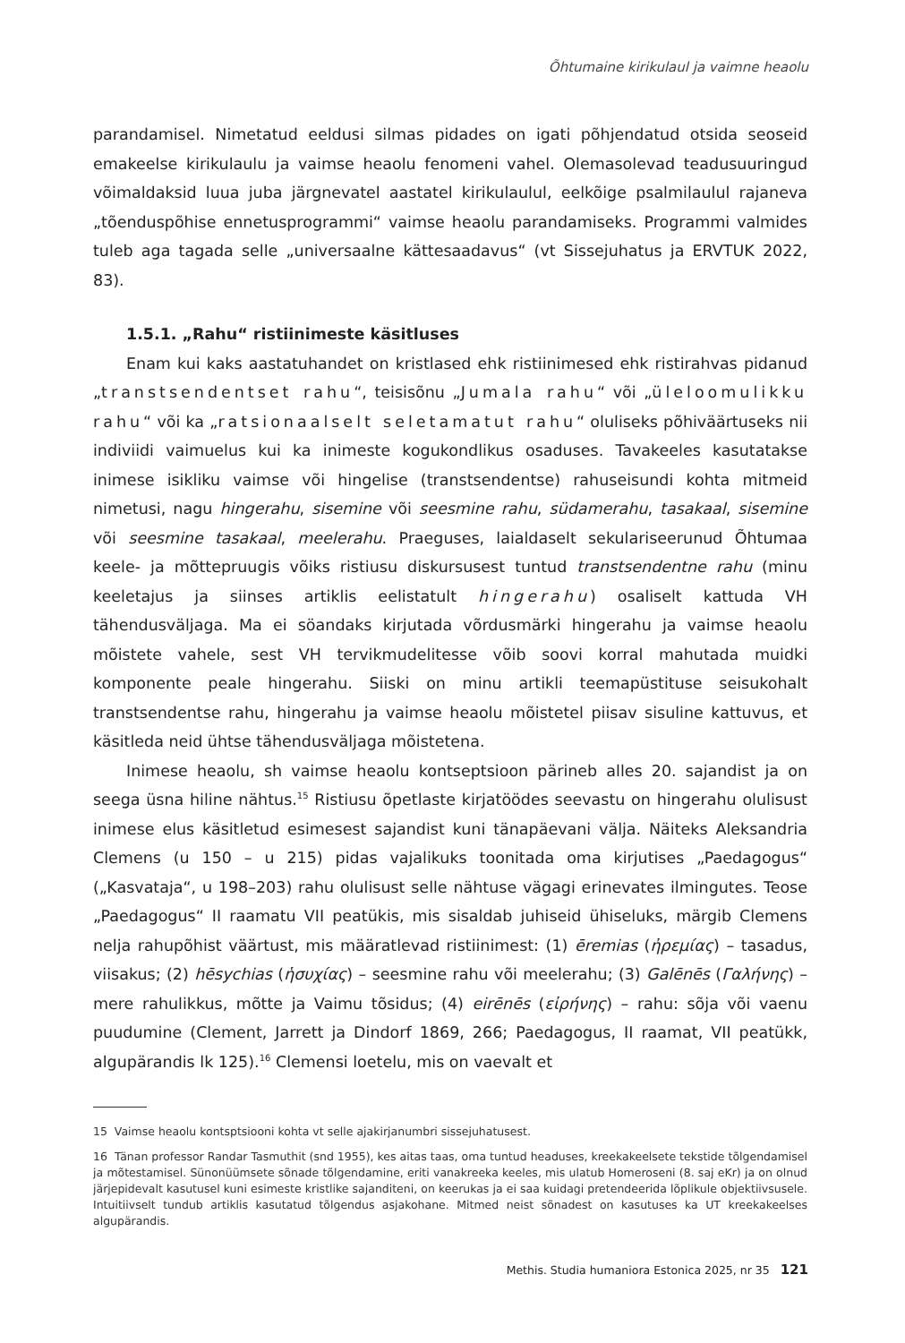Õhtumaine kirikulaul ja vaimne heaolu
parandamisel. Nimetatud eeldusi silmas pidades on igati põhjendatud otsida seoseid emakeelse kirikulaulu ja vaimse heaolu fenomeni vahel. Olemasolevad teadusuuringud võimaldaksid luua juba järgnevatel aastatel kirikulaulul, eelkõige psalmilaulul rajaneva „tõenduspõhise ennetusprogrammi“ vaimse heaolu parandamiseks. Programmi valmides tuleb aga tagada selle „universaalne kättesaadavus“ (vt Sissejuhatus ja ERVTUK 2022, 83).
1.5.1. „Rahu“ ristiinimeste käsitluses
Enam kui kaks aastatuhandet on kristlased ehk ristiinimesed ehk ristirahvas pidanud „transtsendentset rahu“, teisisõnu „Jumala rahu“ või „üleloomulikku rahu“ või ka „ratsionaalselt seletamatut rahu“ oluliseks põhiväärtuseks nii indiviidi vaimuelus kui ka inimeste kogukondlikus osaduses. Tavakeeles kasutatakse inimese isikliku vaimse või hingelise (transtsendentse) rahuseisundi kohta mitmeid nimetusi, nagu hingerahu, sisemine või seesmine rahu, südamerahu, tasakaal, sisemine või seesmine tasakaal, meelerahu. Praeguses, laialdaselt sekulariseerunud Õhtumaa keele- ja mõttepruugis võiks ristiusu diskursusest tuntud transtsendentne rahu (minu keeletajus ja siinses artiklis eelistatult hingerahu) osaliselt kattuda VH tähendusväljaga. Ma ei söandaks kirjutada võrdusmärki hingerahu ja vaimse heaolu mõistete vahele, sest VH tervikmudelitesse võib soovi korral mahutada muidki komponente peale hingerahu. Siiski on minu artikli teemapüstituse seisukohalt transtsendentse rahu, hingerahu ja vaimse heaolu mõistetel piisav sisuline kattuvus, et käsitleda neid ühtse tähendusväljaga mõistetena.
Inimese heaolu, sh vaimse heaolu kontseptsioon pärineb alles 20. sajandist ja on seega üsna hiline nähtus.<sup>15</sup> Ristiusu õpetlaste kirjatöödes seevastu on hingerahu olulisust inimese elus käsitletud esimesest sajandist kuni tänapäevani välja. Näiteks Aleksandria Clemens (u 150 – u 215) pidas vajalikuks toonitada oma kirjutises „Paedagogus“ („Kasvataja“, u 198–203) rahu olulisust selle nähtuse vägagi erinevates ilmingutes. Teose „Paedagogus“ II raamatu VII peatükis, mis sisaldab juhiseid ühiseluks, märgib Clemens nelja rahupõhist väärtust, mis määratlevad ristiinimest: (1) ēremias (ἠρεμίας) – tasadus, viisakus; (2) hēsychias (ἡσυχίας) – seesmine rahu või meelerahu; (3) Galēnēs (Γαλήνης) – mere rahulikkus, mõtte ja Vaimu tõsidus; (4) eirēnēs (εἰρήνης) – rahu: sõja või vaenu puudumine (Clement, Jarrett ja Dindorf 1869, 266; Paedagogus, II raamat, VII peatükk, algupärandis lk 125).<sup>16</sup> Clemensi loetelu, mis on vaevalt et
15 Vaimse heaolu kontsptsiooni kohta vt selle ajakirjanumbri sissejuhatusest.
16 Tänan professor Randar Tasmuthit (snd 1955), kes aitas taas, oma tuntud headuses, kreekakeelsete tekstide tõlgendamisel ja mõtestamisel. Sünonüümsete sõnade tõlgendamine, eriti vanakreeka keeles, mis ulatub Homeroseni (8. saj eKr) ja on olnud järjepidevalt kasutusel kuni esimeste kristlike sajanditeni, on keerukas ja ei saa kuidagi pretendeerida lõplikule objektiivsusele. Intuitiivselt tundub artiklis kasutatud tõlgendus asjakohane. Mitmed neist sõnadest on kasutuses ka UT kreekakeelses algupärandis.
Methis. Studia humaniora Estonica 2025, nr 35 121